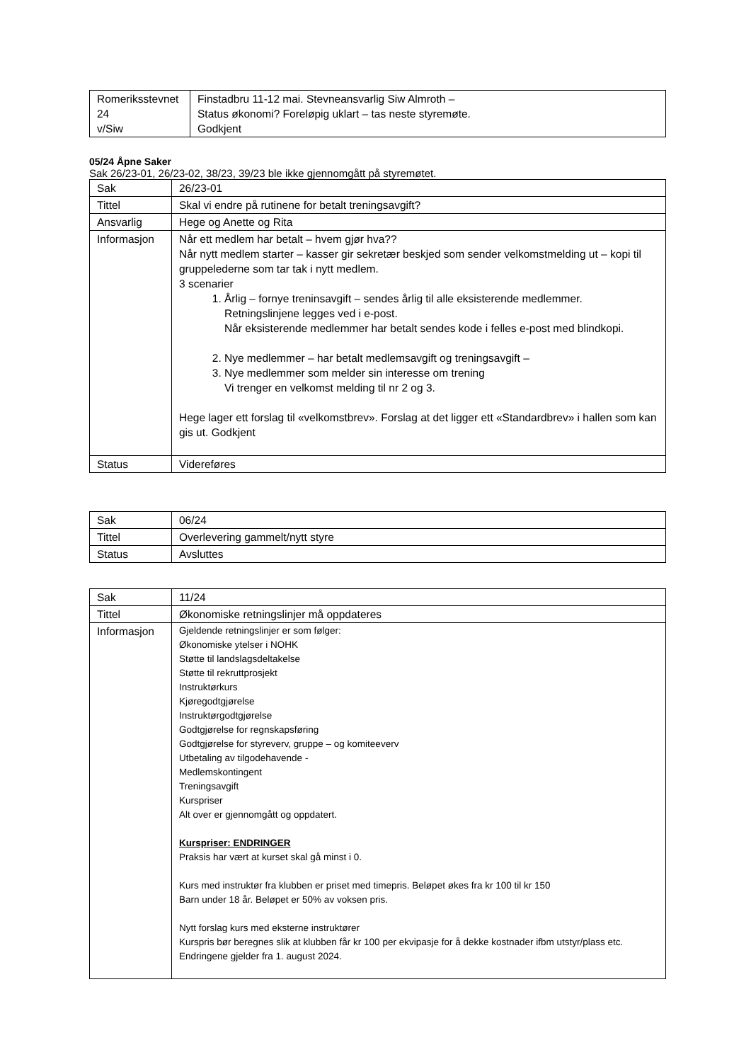| Romeriksstevnet 24 v/Siw | Finstadbru 11-12 mai. Stevneansvarlig Siw Almroth – Status økonomi? Foreløpig uklart – tas neste styremøte. Godkjent |
05/24 Åpne Saker
Sak 26/23-01, 26/23-02, 38/23, 39/23 ble ikke gjennomgått på styremøtet.
| Sak | 26/23-01 |
| Tittel | Skal vi endre på rutinene for betalt treningsavgift? |
| Ansvarlig | Hege og Anette og Rita |
| Informasjon | Når ett medlem har betalt – hvem gjør hva?? Når nytt medlem starter – kasser gir sekretær beskjed som sender velkomstmelding ut – kopi til gruppelederne som tar tak i nytt medlem. 3 scenarier 1. Årlig – fornye treninsavgift – sendes årlig til alle eksisterende medlemmer. Retningslinjene legges ved i e-post. Når eksisterende medlemmer har betalt sendes kode i felles e-post med blindkopi. 2. Nye medlemmer – har betalt medlemsavgift og treningsavgift – 3. Nye medlemmer som melder sin interesse om trening Vi trenger en velkomst melding til nr 2 og 3. Hege lager ett forslag til «velkomstbrev». Forslag at det ligger ett «Standardbrev» i hallen som kan gis ut. Godkjent |
| Status | Videreføres |
| Sak | 06/24 |
| Tittel | Overlevering gammelt/nytt styre |
| Status | Avsluttes |
| Sak | 11/24 |
| Tittel | Økonomiske retningslinjer må oppdateres |
| Informasjon | Gjeldende retningslinjer er som følger: Økonomiske ytelser i NOHK Støtte til landslagsdeltakelse Støtte til rekruttprosjekt Instruktørkurs Kjøregodtgjørelse Instruktørgodtgjørelse Godtgjørelse for regnskapsføring Godtgjørelse for styreverv, gruppe – og komiteeverv Utbetaling av tilgodehavende - Medlemskontingent Treningsavgift Kurspriser Alt over er gjennomgått og oppdatert. Kurspriser: ENDRINGER Praksis har vært at kurset skal gå minst i 0. Kurs med instruktør fra klubben er priset med timepris. Beløpet økes fra kr 100 til kr 150 Barn under 18 år. Beløpet er 50% av voksen pris. Nytt forslag kurs med eksterne instruktører Kurspris bør beregnes slik at klubben får kr 100 per ekvipasje for å dekke kostnader ifbm utstyr/plass etc. Endringene gjelder fra 1. august 2024. |